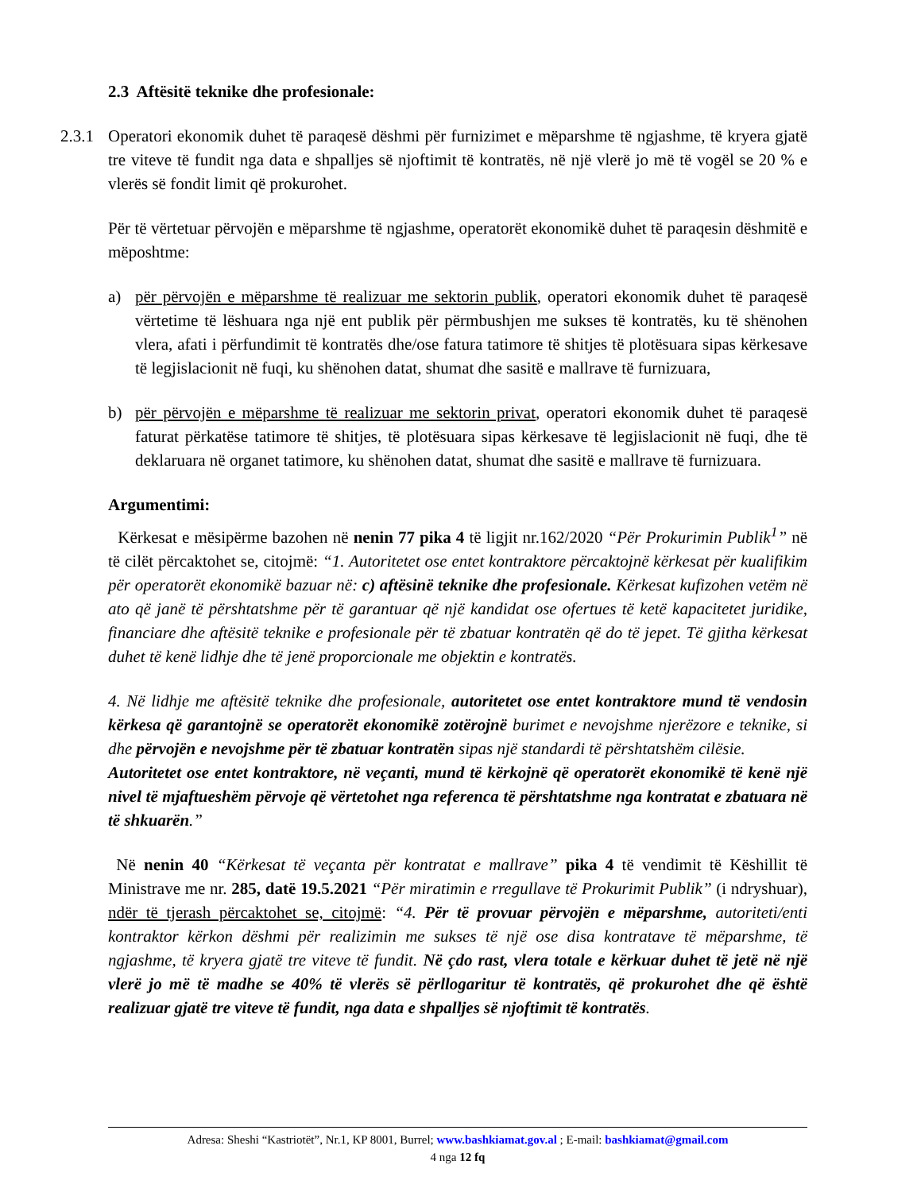2.3 Aftësitë teknike dhe profesionale:
2.3.1
Operatori ekonomik duhet të paraqesë dëshmi për furnizimet e mëparshme të ngjashme, të kryera gjatë tre viteve të fundit nga data e shpalljes së njoftimit të kontratës, në një vlerë jo më të vogël se 20 % e vlerës së fondit limit që prokurohet.
Për të vërtetuar përvojën e mëparshme të ngjashme, operatorët ekonomikë duhet të paraqesin dëshmitë e mëposhtme:
a) për përvojën e mëparshme të realizuar me sektorin publik, operatori ekonomik duhet të paraqesë vërtetime të lëshuara nga një ent publik për përmbushjen me sukses të kontratës, ku të shënohen vlera, afati i përfundimit të kontratës dhe/ose fatura tatimore të shitjes të plotësuara sipas kërkesave të legjislacionit në fuqi, ku shënohen datat, shumat dhe sasitë e mallrave të furnizuara,
b) për përvojën e mëparshme të realizuar me sektorin privat, operatori ekonomik duhet të paraqesë faturat përkatëse tatimore të shitjes, të plotësuara sipas kërkesave të legjislacionit në fuqi, dhe të deklaruara në organet tatimore, ku shënohen datat, shumat dhe sasitë e mallrave të furnizuara.
Argumentimi:
Kërkesat e mësipërme bazohen në nenin 77 pika 4 të ligjit nr.162/2020 “Për Prokurimin Publik<sup>1</sup>” në të cilët përcaktohet se, citojmë: “1. Autoritetet ose entet kontraktore përcaktojnë kërkesat për kualifikim për operatorët ekonomikë bazuar në: c) aftësinë teknike dhe profesionale. Kërkesat kufizohen vetëm në ato që janë të përshtatshme për të garantuar që një kandidat ose ofertues të ketë kapacitetet juridike, financiare dhe aftësitë teknike e profesionale për të zbatuar kontratën që do të jepet. Të gjitha kërkesat duhet të kenë lidhje dhe të jenë proporcionale me objektin e kontratës.
4. Në lidhje me aftësitë teknike dhe profesionale, autoritetet ose entet kontraktore mund të vendosin kërkesa që garantojnë se operatorët ekonomikë zotërojnë burimet e nevojshme njerëzore e teknike, si dhe përvojën e nevojshme për të zbatuar kontratën sipas një standardi të përshtatshëm cilësie.
Autoritetet ose entet kontraktore, në veçanti, mund të kërkojnë që operatorët ekonomikë të kenë një nivel të mjaftueshëm përvoje që vërtetohet nga referenca të përshtatshme nga kontratat e zbatuara në të shkuarën.”
Në nenin 40 “Kërkesat të veçanta për kontratat e mallrave” pika 4 të vendimit të Këshillit të Ministrave me nr. 285, datë 19.5.2021 “Për miratimin e rregullave të Prokurimit Publik” (i ndryshuar), ndër të tjerash përcaktohet se, citojmë: “4. Për të provuar përvojën e mëparshme, autoriteti/enti kontraktor kërkon dëshmi për realizimin me sukses të një ose disa kontratave të mëparshme, të ngjashme, të kryera gjatë tre viteve të fundit. Në çdo rast, vlera totale e kërkuar duhet të jetë në një vlerë jo më të madhe se 40% të vlerës së përllogaritur të kontratës, që prokurohet dhe që është realizuar gjatë tre viteve të fundit, nga data e shpalljes së njoftimit të kontratës.
Adresa: Sheshi “Kastriotët”, Nr.1, KP 8001, Burrel; www.bashkiamat.gov.al ; E-mail: bashkiamat@gmail.com
4 nga 12 fq